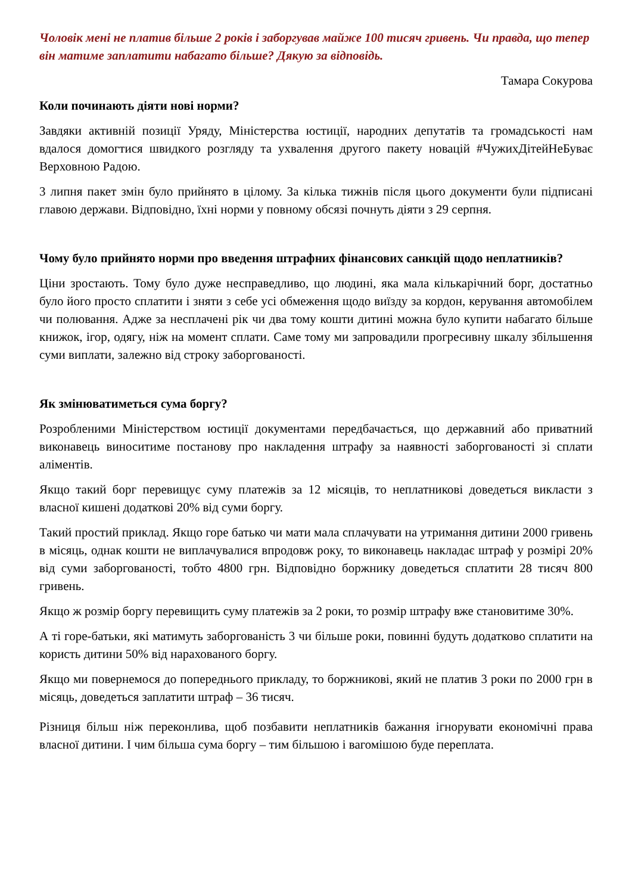Чоловік мені не платив більше 2 років і заборгував майже 100 тисяч гривень. Чи правда, що тепер він матиме заплатити набагато більше? Дякую за відповідь.
Тамара Сокурова
Коли починають діяти нові норми?
Завдяки активній позиції Уряду, Міністерства юстиції, народних депутатів та громадськості нам вдалося домогтися швидкого розгляду та ухвалення другого пакету новацій #ЧужихДітейНеБуває Верховною Радою.
3 липня пакет змін було прийнято в цілому. За кілька тижнів після цього документи були підписані главою держави. Відповідно, їхні норми у повному обсязі почнуть діяти з 29 серпня.
Чому було прийнято норми про введення штрафних фінансових санкцій щодо неплатників?
Ціни зростають. Тому було дуже несправедливо, що людині, яка мала кількарічний борг, достатньо було його просто сплатити і зняти з себе усі обмеження щодо виїзду за кордон, керування автомобілем чи полювання. Адже за несплачені рік чи два тому кошти дитині можна було купити набагато більше книжок, ігор, одягу, ніж на момент сплати. Саме тому ми запровадили прогресивну шкалу збільшення суми виплати, залежно від строку заборгованості.
Як змінюватиметься сума боргу?
Розробленими Міністерством юстиції документами передбачається, що державний або приватний виконавець виноситиме постанову про накладення штрафу за наявності заборгованості зі сплати аліментів.
Якщо такий борг перевищує суму платежів за 12 місяців, то неплатникові доведеться викласти з власної кишені додаткові 20% від суми боргу.
Такий простий приклад. Якщо горе батько чи мати мала сплачувати на утримання дитини 2000 гривень в місяць, однак кошти не виплачувалися впродовж року, то виконавець накладає штраф у розмірі 20% від суми заборгованості, тобто 4800 грн. Відповідно боржнику доведеться сплатити 28 тисяч 800 гривень.
Якщо ж розмір боргу перевищить суму платежів за 2 роки, то розмір штрафу вже становитиме 30%.
А ті горе-батьки, які матимуть заборгованість 3 чи більше роки, повинні будуть додатково сплатити на користь дитини 50% від нарахованого боргу.
Якщо ми повернемося до попереднього прикладу, то боржникові, який не платив 3 роки по 2000 грн в місяць, доведеться заплатити штраф – 36 тисяч.
Різниця більш ніж переконлива, щоб позбавити неплатників бажання ігнорувати економічні права власної дитини. І чим більша сума боргу – тим більшою і вагомішою буде переплата.